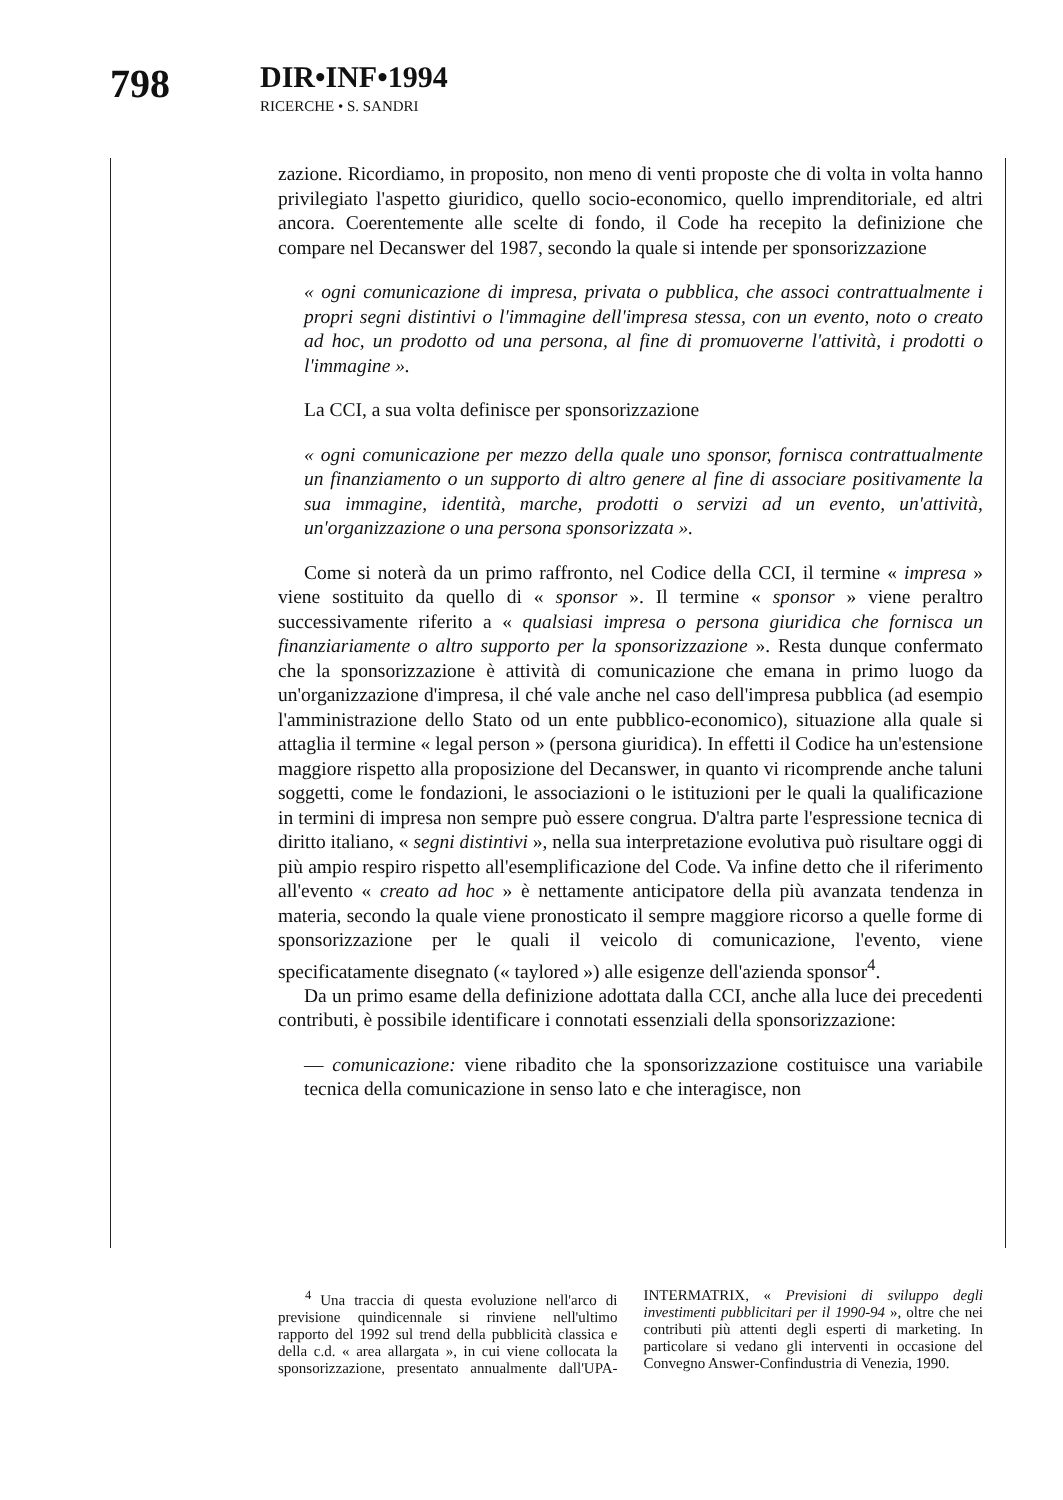798 DIR•INF•1994
RICERCHE • S. SANDRI
zazione. Ricordiamo, in proposito, non meno di venti proposte che di volta in volta hanno privilegiato l'aspetto giuridico, quello socio-economico, quello imprenditoriale, ed altri ancora. Coerentemente alle scelte di fondo, il Code ha recepito la definizione che compare nel Decanswer del 1987, secondo la quale si intende per sponsorizzazione
« ogni comunicazione di impresa, privata o pubblica, che associ contrattualmente i propri segni distintivi o l'immagine dell'impresa stessa, con un evento, noto o creato ad hoc, un prodotto od una persona, al fine di promuoverne l'attività, i prodotti o l'immagine ».
La CCI, a sua volta definisce per sponsorizzazione
« ogni comunicazione per mezzo della quale uno sponsor, fornisca contrattualmente un finanziamento o un supporto di altro genere al fine di associare positivamente la sua immagine, identità, marche, prodotti o servizi ad un evento, un'attività, un'organizzazione o una persona sponsorizzata ».
Come si noterà da un primo raffronto, nel Codice della CCI, il termine « impresa » viene sostituito da quello di « sponsor ». Il termine « sponsor » viene peraltro successivamente riferito a « qualsiasi impresa o persona giuridica che fornisca un finanziariamente o altro supporto per la sponsorizzazione ». Resta dunque confermato che la sponsorizzazione è attività di comunicazione che emana in primo luogo da un'organizzazione d'impresa, il ché vale anche nel caso dell'impresa pubblica (ad esempio l'amministrazione dello Stato od un ente pubblico-economico), situazione alla quale si attaglia il termine « legal person » (persona giuridica). In effetti il Codice ha un'estensione maggiore rispetto alla proposizione del Decanswer, in quanto vi ricomprende anche taluni soggetti, come le fondazioni, le associazioni o le istituzioni per le quali la qualificazione in termini di impresa non sempre può essere congrua. D'altra parte l'espressione tecnica di diritto italiano, « segni distintivi », nella sua interpretazione evolutiva può risultare oggi di più ampio respiro rispetto all'esemplificazione del Code. Va infine detto che il riferimento all'evento « creato ad hoc » è nettamente anticipatore della più avanzata tendenza in materia, secondo la quale viene pronosticato il sempre maggiore ricorso a quelle forme di sponsorizzazione per le quali il veicolo di comunicazione, l'evento, viene specificatamente disegnato (« taylored ») alle esigenze dell'azienda sponsor<sup>4</sup>.
Da un primo esame della definizione adottata dalla CCI, anche alla luce dei precedenti contributi, è possibile identificare i connotati essenziali della sponsorizzazione:
— comunicazione: viene ribadito che la sponsorizzazione costituisce una variabile tecnica della comunicazione in senso lato e che interagisce, non
<sup>4</sup> Una traccia di questa evoluzione nell'arco di previsione quindicennale si rinviene nell'ultimo rapporto del 1992 sul trend della pubblicità classica e della c.d. « area allargata », in cui viene collocata la sponsorizzazione, presentato annualmente dall'UPA-INTERMATRIX, « Previsioni di sviluppo degli investimenti pubblicitari per il 1990-94 », oltre che nei contributi più attenti degli esperti di marketing. In particolare si vedano gli interventi in occasione del Convegno Answer-Confindustria di Venezia, 1990.